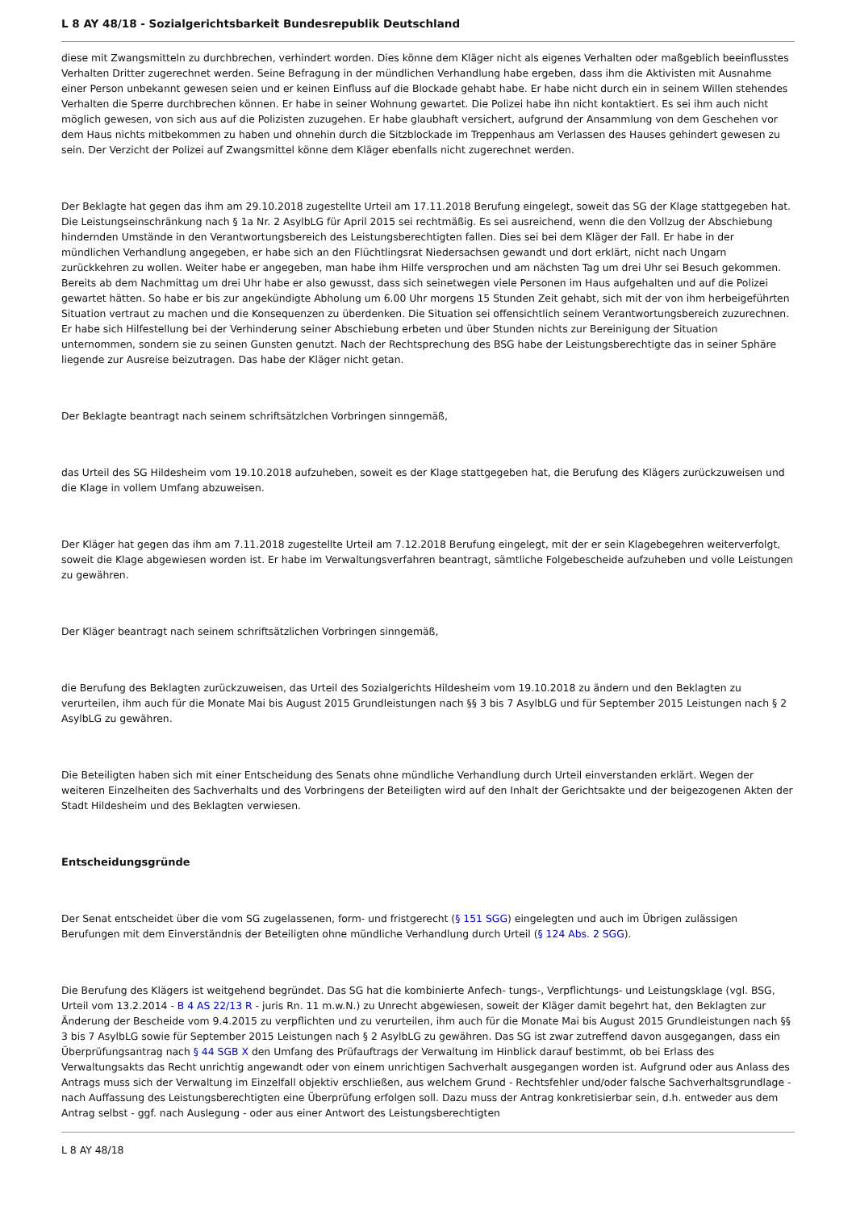L 8 AY 48/18 - Sozialgerichtsbarkeit Bundesrepublik Deutschland
diese mit Zwangsmitteln zu durchbrechen, verhindert worden. Dies könne dem Kläger nicht als eigenes Verhalten oder maßgeblich beeinflusstes Verhalten Dritter zugerechnet werden. Seine Befragung in der mündlichen Verhandlung habe ergeben, dass ihm die Aktivisten mit Ausnahme einer Person unbekannt gewesen seien und er keinen Einfluss auf die Blockade gehabt habe. Er habe nicht durch ein in seinem Willen stehendes Verhalten die Sperre durchbrechen können. Er habe in seiner Wohnung gewartet. Die Polizei habe ihn nicht kontaktiert. Es sei ihm auch nicht möglich gewesen, von sich aus auf die Polizisten zuzugehen. Er habe glaubhaft versichert, aufgrund der Ansammlung von dem Geschehen vor dem Haus nichts mitbekommen zu haben und ohnehin durch die Sitzblockade im Treppenhaus am Verlassen des Hauses gehindert gewesen zu sein. Der Verzicht der Polizei auf Zwangsmittel könne dem Kläger ebenfalls nicht zugerechnet werden.
Der Beklagte hat gegen das ihm am 29.10.2018 zugestellte Urteil am 17.11.2018 Berufung eingelegt, soweit das SG der Klage stattgegeben hat. Die Leistungseinschränkung nach § 1a Nr. 2 AsylbLG für April 2015 sei rechtmäßig. Es sei ausreichend, wenn die den Vollzug der Abschiebung hindernden Umstände in den Verantwortungsbereich des Leistungsberechtigten fallen. Dies sei bei dem Kläger der Fall. Er habe in der mündlichen Verhandlung angegeben, er habe sich an den Flüchtlingsrat Niedersachsen gewandt und dort erklärt, nicht nach Ungarn zurückkehren zu wollen. Weiter habe er angegeben, man habe ihm Hilfe versprochen und am nächsten Tag um drei Uhr sei Besuch gekommen. Bereits ab dem Nachmittag um drei Uhr habe er also gewusst, dass sich seinetwegen viele Personen im Haus aufgehalten und auf die Polizei gewartet hätten. So habe er bis zur angekündigte Abholung um 6.00 Uhr morgens 15 Stunden Zeit gehabt, sich mit der von ihm herbeigeführten Situation vertraut zu machen und die Konsequenzen zu überdenken. Die Situation sei offensichtlich seinem Verantwortungsbereich zuzurechnen. Er habe sich Hilfestellung bei der Verhinderung seiner Abschiebung erbeten und über Stunden nichts zur Bereinigung der Situation unternommen, sondern sie zu seinen Gunsten genutzt. Nach der Rechtsprechung des BSG habe der Leistungsberechtigte das in seiner Sphäre liegende zur Ausreise beizutragen. Das habe der Kläger nicht getan.
Der Beklagte beantragt nach seinem schriftsätzlchen Vorbringen sinngemäß,
das Urteil des SG Hildesheim vom 19.10.2018 aufzuheben, soweit es der Klage stattgegeben hat, die Berufung des Klägers zurückzuweisen und die Klage in vollem Umfang abzuweisen.
Der Kläger hat gegen das ihm am 7.11.2018 zugestellte Urteil am 7.12.2018 Berufung eingelegt, mit der er sein Klagebegehren weiterverfolgt, soweit die Klage abgewiesen worden ist. Er habe im Verwaltungsverfahren beantragt, sämtliche Folgebescheide aufzuheben und volle Leistungen zu gewähren.
Der Kläger beantragt nach seinem schriftsätzlichen Vorbringen sinngemäß,
die Berufung des Beklagten zurückzuweisen, das Urteil des Sozialgerichts Hildesheim vom 19.10.2018 zu ändern und den Beklagten zu verurteilen, ihm auch für die Monate Mai bis August 2015 Grundleistungen nach §§ 3 bis 7 AsylbLG und für September 2015 Leistungen nach § 2 AsylbLG zu gewähren.
Die Beteiligten haben sich mit einer Entscheidung des Senats ohne mündliche Verhandlung durch Urteil einverstanden erklärt. Wegen der weiteren Einzelheiten des Sachverhalts und des Vorbringens der Beteiligten wird auf den Inhalt der Gerichtsakte und der beigezogenen Akten der Stadt Hildesheim und des Beklagten verwiesen.
Entscheidungsgründe
Der Senat entscheidet über die vom SG zugelassenen, form- und fristgerecht (§ 151 SGG) eingelegten und auch im Übrigen zulässigen Berufungen mit dem Einverständnis der Beteiligten ohne mündliche Verhandlung durch Urteil (§ 124 Abs. 2 SGG).
Die Berufung des Klägers ist weitgehend begründet. Das SG hat die kombinierte Anfech- tungs-, Verpflichtungs- und Leistungsklage (vgl. BSG, Urteil vom 13.2.2014 - B 4 AS 22/13 R - juris Rn. 11 m.w.N.) zu Unrecht abgewiesen, soweit der Kläger damit begehrt hat, den Beklagten zur Änderung der Bescheide vom 9.4.2015 zu verpflichten und zu verurteilen, ihm auch für die Monate Mai bis August 2015 Grundleistungen nach §§ 3 bis 7 AsylbLG sowie für September 2015 Leistungen nach § 2 AsylbLG zu gewähren. Das SG ist zwar zutreffend davon ausgegangen, dass ein Überprüfungsantrag nach § 44 SGB X den Umfang des Prüfauftrags der Verwaltung im Hinblick darauf bestimmt, ob bei Erlass des Verwaltungsakts das Recht unrichtig angewandt oder von einem unrichtigen Sachverhalt ausgegangen worden ist. Aufgrund oder aus Anlass des Antrags muss sich der Verwaltung im Einzelfall objektiv erschließen, aus welchem Grund - Rechtsfehler und/oder falsche Sachverhaltsgrundlage - nach Auffassung des Leistungsberechtigten eine Überprüfung erfolgen soll. Dazu muss der Antrag konkretisierbar sein, d.h. entweder aus dem Antrag selbst - ggf. nach Auslegung - oder aus einer Antwort des Leistungsberechtigten
L 8 AY 48/18